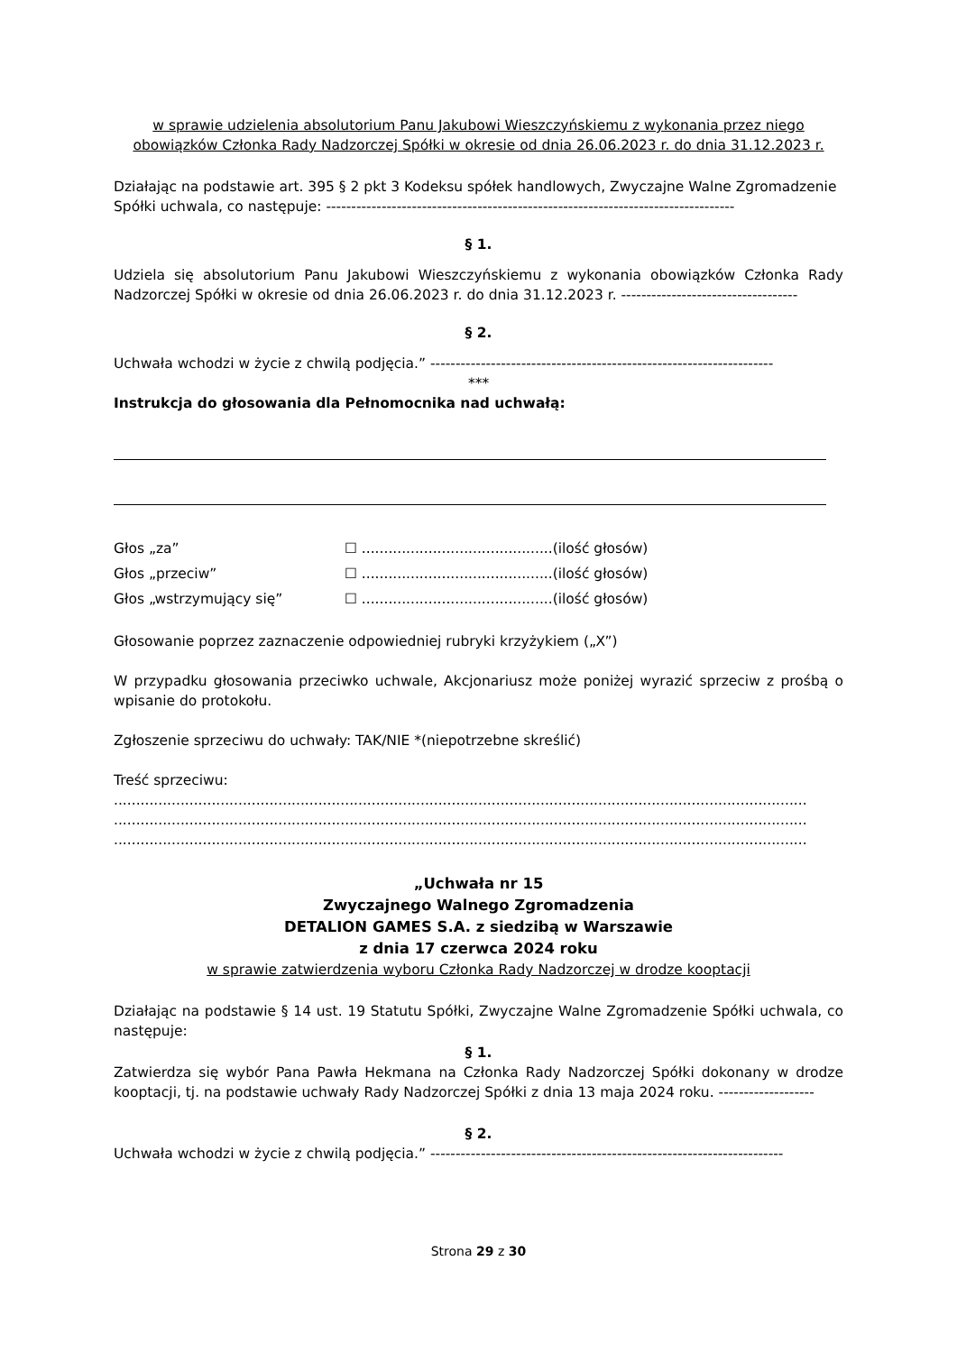w sprawie udzielenia absolutorium Panu Jakubowi Wieszczyńskiemu z wykonania przez niego obowiązków Członka Rady Nadzorczej Spółki w okresie od dnia 26.06.2023 r. do dnia 31.12.2023 r.
Działając na podstawie art. 395 § 2 pkt 3 Kodeksu spółek handlowych, Zwyczajne Walne Zgromadzenie
Spółki uchwala, co następuje: ---------------------------------------------------------------------------------
§ 1.
Udziela się absolutorium Panu Jakubowi Wieszczyńskiemu z wykonania obowiązków Członka Rady Nadzorczej Spółki w okresie od dnia 26.06.2023 r. do dnia 31.12.2023 r. -----------------------------------
§ 2.
Uchwała wchodzi w życie z chwilą podjęcia.” --------------------------------------------------------------------
***
Instrukcja do głosowania dla Pełnomocnika nad uchwałą:
| Głos „za” | ☐ ...........................................(ilość głosów) |
| Głos „przeciw” | ☐ ...........................................(ilość głosów) |
| Głos „wstrzymujący się” | ☐ ...........................................(ilość głosów) |
Głosowanie poprzez zaznaczenie odpowiedniej rubryki krzyżykiem („X”)
W przypadku głosowania przeciwko uchwale, Akcjonariusz może poniżej wyrazić sprzeciw z prośbą o wpisanie do protokołu.
Zgłoszenie sprzeciwu do uchwały: TAK/NIE *(niepotrzebne skreślić)
Treść sprzeciwu:
............................................................................................................................................................
............................................................................................................................................................
............................................................................................................................................................
„Uchwała nr 15
Zwyczajnego Walnego Zgromadzenia
DETALION GAMES S.A. z siedzibą w Warszawie
z dnia 17 czerwca 2024 roku
w sprawie zatwierdzenia wyboru Członka Rady Nadzorczej w drodze kooptacji
Działając na podstawie § 14 ust. 19 Statutu Spółki, Zwyczajne Walne Zgromadzenie Spółki uchwala, co następuje:
§ 1.
Zatwierdza się wybór Pana Pawła Hekmana na Członka Rady Nadzorczej Spółki dokonany w drodze kooptacji, tj. na podstawie uchwały Rady Nadzorczej Spółki z dnia 13 maja 2024 roku. -------------------
§ 2.
Uchwała wchodzi w życie z chwilą podjęcia.” ----------------------------------------------------------------------
Strona 29 z 30